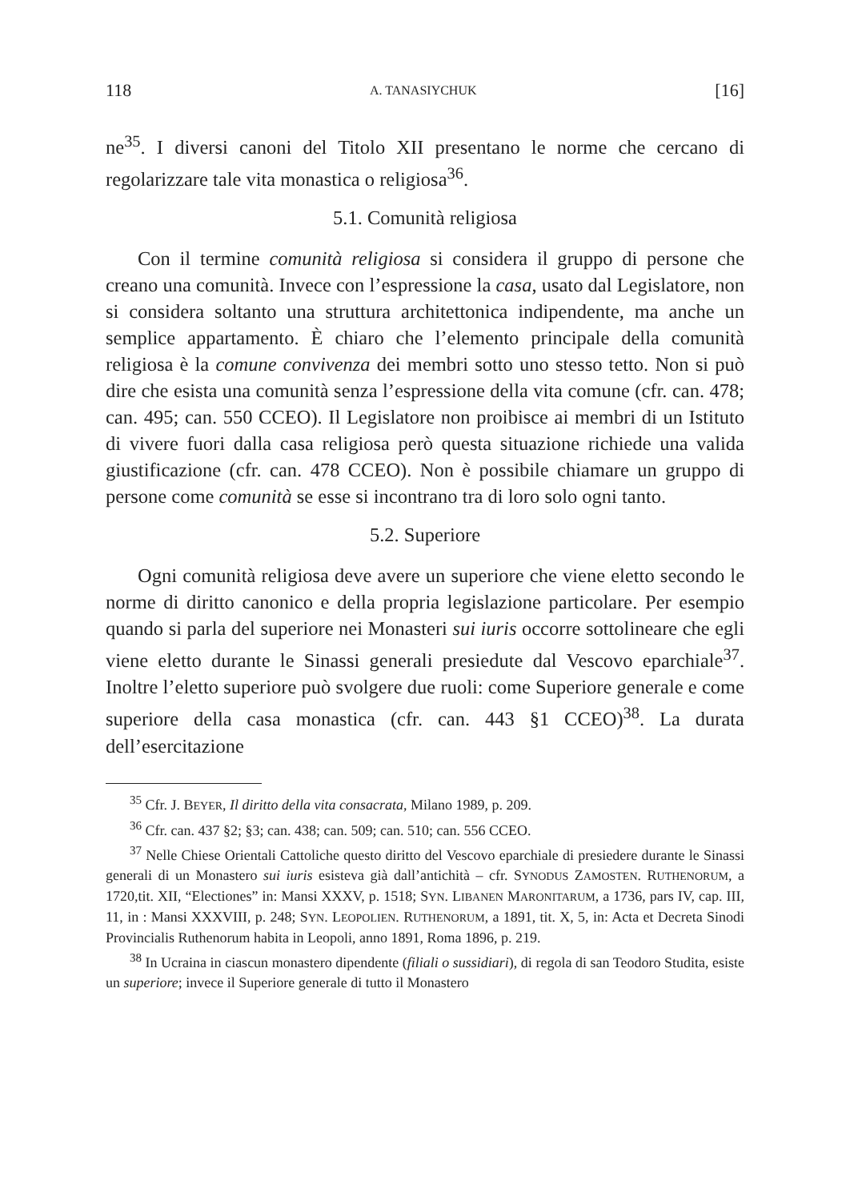118 A. TANASIYCHUK [16]
ne<sup>35</sup>. I diversi canoni del Titolo XII presentano le norme che cercano di regolarizzare tale vita monastica o religiosa<sup>36</sup>.
5.1. Comunità religiosa
Con il termine comunità religiosa si considera il gruppo di persone che creano una comunità. Invece con l’espressione la casa, usato dal Legislatore, non si considera soltanto una struttura architettonica indipendente, ma anche un semplice appartamento. È chiaro che l’elemento principale della comunità religiosa è la comune convivenza dei membri sotto uno stesso tetto. Non si può dire che esista una comunità senza l’espressione della vita comune (cfr. can. 478; can. 495; can. 550 CCEO). Il Legislatore non proibisce ai membri di un Istituto di vivere fuori dalla casa religiosa però questa situazione richiede una valida giustificazione (cfr. can. 478 CCEO). Non è possibile chiamare un gruppo di persone come comunità se esse si incontrano tra di loro solo ogni tanto.
5.2. Superiore
Ogni comunità religiosa deve avere un superiore che viene eletto secondo le norme di diritto canonico e della propria legislazione particolare. Per esempio quando si parla del superiore nei Monasteri sui iuris occorre sottolineare che egli viene eletto durante le Sinassi generali presiedute dal Vescovo eparchiale<sup>37</sup>. Inoltre l’eletto superiore può svolgere due ruoli: come Superiore generale e come superiore della casa monastica (cfr. can. 443 §1 CCEO)<sup>38</sup>. La durata dell’esercitazione
<sup>35</sup> Cfr. J. BEYER, Il diritto della vita consacrata, Milano 1989, p. 209.
<sup>36</sup> Cfr. can. 437 §2; §3; can. 438; can. 509; can. 510; can. 556 CCEO.
<sup>37</sup> Nelle Chiese Orientali Cattoliche questo diritto del Vescovo eparchiale di presiedere durante le Sinassi generali di un Monastero sui iuris esisteva già dall’antichità – cfr. SYNODUS ZAMOSTEN. RUTHENORUM, a 1720,tit. XII, “Electiones” in: Mansi XXXV, p. 1518; SYN. LIBANEN MARONITARUM, a 1736, pars IV, cap. III, 11, in : Mansi XXXVIII, p. 248; SYN. LEOPOLIEN. RUTHENORUM, a 1891, tit. X, 5, in: Acta et Decreta Sinodi Provincialis Ruthenorum habita in Leopoli, anno 1891, Roma 1896, p. 219.
<sup>38</sup> In Ucraina in ciascun monastero dipendente (filiali o sussidiari), di regola di san Teodoro Studita, esiste un superiore; invece il Superiore generale di tutto il Monastero